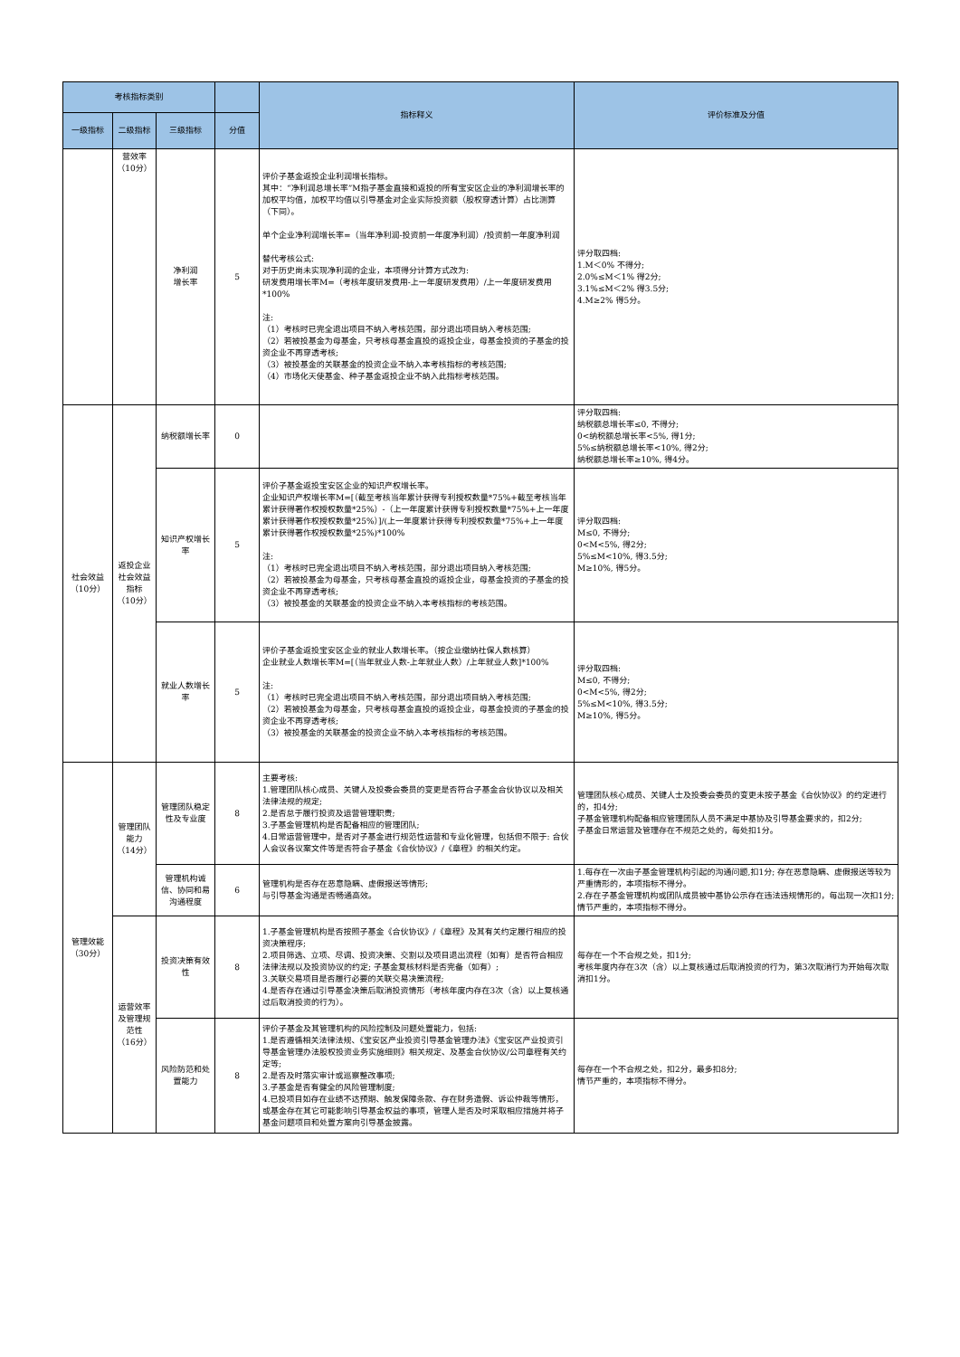| 考核指标类别 | | | | 指标释义 | 评价标准及分值 |
| --- | --- | --- | --- | --- | --- |
| 一级指标 | 二级指标 | 三级指标 | 分值 | | |
| | 营效率 （10分） | 净利润 增长率 | 5 | 评价子基金返投企业利润增长指标。 其中：“净利润总增长率”M指子基金直接和返投的所有宝安区企业的净利润增长率的加权平均值，加权平均值以引导基金对企业实际投资额（股权穿透计算）占比测算（下同）。 单个企业净利润增长率=（当年净利润-投资前一年度净利润）/投资前一年度净利润 替代考核公式: 对于历史尚未实现净利润的企业，本项得分计算方式改为: 研发费用增长率M=（考核年度研发费用-上一年度研发费用）/上一年度研发费用*100% 注: （1）考核时已完全退出项目不纳入考核范围，部分退出项目纳入考核范围; （2）若被投基金为母基金，只考核母基金直投的返投企业，母基金投资的子基金的投资企业不再穿透考核; （3）被投基金的关联基金的投资企业不纳入本考核指标的考核范围; （4）市场化天使基金、种子基金返投企业不纳入此指标考核范围。 | 评分取四档: 1.M＜0% 不得分; 2.0%≤M＜1% 得2分; 3.1%≤M＜2% 得3.5分; 4.M≥2% 得5分。 |
| 社会效益 （10分） | 返投企业社会效益指标 （10分） | 纳税额增长率 | 0 | | 评分取四档: 纳税额总增长率≤0, 不得分; 0<纳税额总增长率<5%, 得1分; 5%≤纳税额总增长率<10%, 得2分; 纳税额总增长率≥10%, 得4分。 |
| | | 知识产权增长率 | 5 | 评价子基金返投宝安区企业的知识产权增长率。 企业知识产权增长率M=[（截至考核当年累计获得专利授权数量*75%+截至考核当年累计获得著作权授权数量*25%）-（上一年度累计获得专利授权数量*75%+上一年度累计获得著作权授权数量*25%）]/(上一年度累计获得专利授权数量*75%+上一年度累计获得著作权授权数量*25%)*100% 注: （1）考核时已完全退出项目不纳入考核范围，部分退出项目纳入考核范围; （2）若被投基金为母基金，只考核母基金直投的返投企业，母基金投资的子基金的投资企业不再穿透考核; （3）被投基金的关联基金的投资企业不纳入本考核指标的考核范围。 | 评分取四档: M≤0, 不得分; 0<M<5%, 得2分; 5%≤M<10%, 得3.5分; M≥10%, 得5分。 |
| | | 就业人数增长率 | 5 | 评价子基金返投宝安区企业的就业人数增长率。（按企业缴纳社保人数核算） 企业就业人数增长率M=[（当年就业人数-上年就业人数）/上年就业人数]*100% 注: （1）考核时已完全退出项目不纳入考核范围，部分退出项目纳入考核范围; （2）若被投基金为母基金，只考核母基金直投的返投企业，母基金投资的子基金的投资企业不再穿透考核; （3）被投基金的关联基金的投资企业不纳入本考核指标的考核范围。 | 评分取四档: M≤0, 不得分; 0<M<5%, 得2分; 5%≤M<10%, 得3.5分; M≥10%, 得5分。 |
| 管理效能 （30分） | 管理团队能力 （14分） | 管理团队稳定性及专业度 | 8 | 主要考核: 1.管理团队核心成员、关键人及投委会委员的变更是否符合子基金合伙协议以及相关法律法规的规定; 2.是否怠于履行投资及运营管理职责; 3.子基金管理机构是否配备相应的管理团队; 4.日常运营管理中，是否对子基金进行规范性运营和专业化管理，包括但不限于: 合伙人会议各议案文件等是否符合子基金《合伙协议》/《章程》的相关约定。 | 管理团队核心成员、关键人士及投委会委员的变更未按子基金《合伙协议》的约定进行的，扣4分; 子基金管理机构配备相应管理团队人员不满足中基协及引导基金要求的，扣2分; 子基金日常运营及管理存在不规范之处的，每处扣1分。 |
| | | 管理机构诚信、协同和易沟通程度 | 6 | 管理机构是否存在恶意隐瞒、虚假报送等情形; 与引导基金沟通是否畅通高效。 | 1.每存在一次由子基金管理机构引起的沟通问题,扣1分; 存在恶意隐瞒、虚假报送等较为严重情形的，本项指标不得分。 2.存在子基金管理机构或团队成员被中基协公示存在违法违规情形的，每出现一次扣1分; 情节严重的，本项指标不得分。 |
| | 运营效率及管理规范性 （16分） | 投资决策有效性 | 8 | 1.子基金管理机构是否按照子基金《合伙协议》/《章程》及其有关约定履行相应的投资决策程序; 2.项目筛选、立项、尽调、投资决策、交割以及项目退出流程（如有）是否符合相应法律法规以及投资协议的约定; 子基金复核材料是否完备（如有）; 3.关联交易项目是否履行必要的关联交易决策流程; 4.是否存在通过引导基金决策后取消投资情形（考核年度内存在3次（含）以上复核通过后取消投资的行为）。 | 每存在一个不合规之处，扣1分; 考核年度内存在3次（含）以上复核通过后取消投资的行为，第3次取消行为开始每次取消扣1分。 |
| | | 风险防范和处置能力 | 8 | 评价子基金及其管理机构的风险控制及问题处置能力，包括: 1.是否遵循相关法律法规、《宝安区产业投资引导基金管理办法》《宝安区产业投资引导基金管理办法股权投资业务实施细则》相关规定、及基金合伙协议/公司章程有关约定等; 2.是否及时落实审计或巡察整改事项; 3.子基金是否有健全的风险管理制度; 4.已投项目如存在业绩不达预期、触发保障条款、存在财务造假、诉讼仲裁等情形，或基金存在其它可能影响引导基金权益的事项，管理人是否及时采取相应措施并将子基金问题项目和处置方案向引导基金披露。 | 每存在一个不合规之处，扣2分，最多扣8分; 情节严重的，本项指标不得分。 |